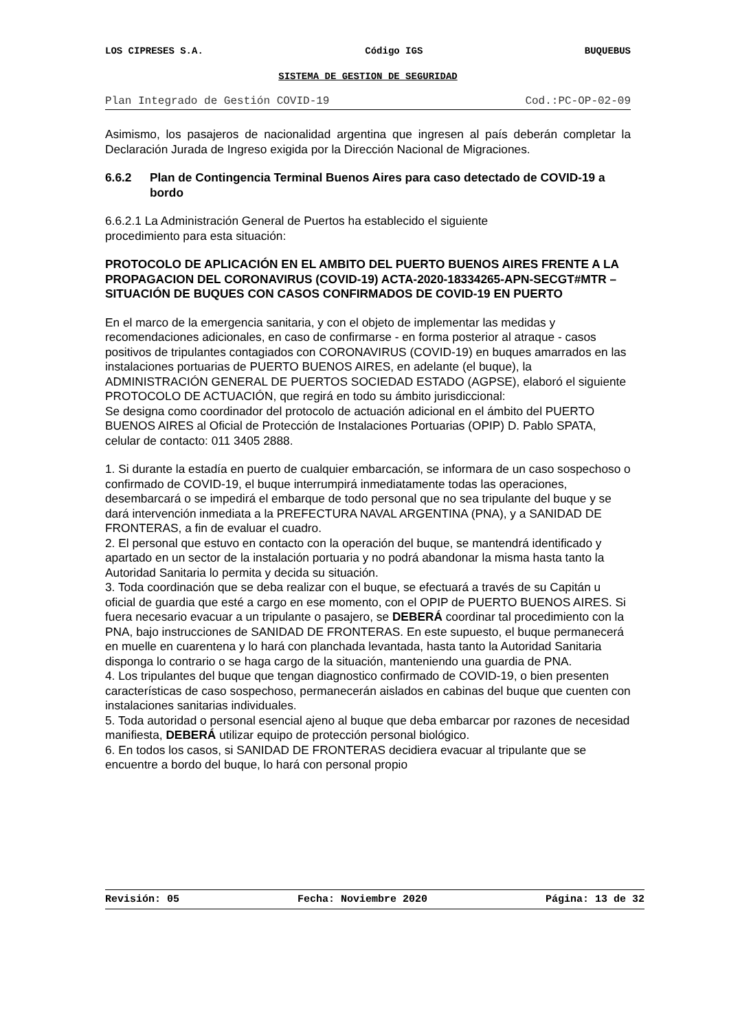LOS CIPRESES S.A. Código IGS BUQUEBUS
SISTEMA DE GESTION DE SEGURIDAD
Plan Integrado de Gestión COVID-19 Cod.:PC-OP-02-09
Asimismo, los pasajeros de nacionalidad argentina que ingresen al país deberán completar la Declaración Jurada de Ingreso exigida por la Dirección Nacional de Migraciones.
6.6.2 Plan de Contingencia Terminal Buenos Aires para caso detectado de COVID-19 a bordo
6.6.2.1 La Administración General de Puertos ha establecido el siguiente
procedimiento para esta situación:
PROTOCOLO DE APLICACIÓN EN EL AMBITO DEL PUERTO BUENOS AIRES FRENTE A LA PROPAGACION DEL CORONAVIRUS (COVID-19) ACTA-2020-18334265-APN-SECGT#MTR – SITUACIÓN DE BUQUES CON CASOS CONFIRMADOS DE COVID-19 EN PUERTO
En el marco de la emergencia sanitaria, y con el objeto de implementar las medidas y recomendaciones adicionales, en caso de confirmarse - en forma posterior al atraque - casos positivos de tripulantes contagiados con CORONAVIRUS (COVID-19) en buques amarrados en las instalaciones portuarias de PUERTO BUENOS AIRES, en adelante (el buque), la ADMINISTRACIÓN GENERAL DE PUERTOS SOCIEDAD ESTADO (AGPSE), elaboró el siguiente PROTOCOLO DE ACTUACIÓN, que regirá en todo su ámbito jurisdiccional:
Se designa como coordinador del protocolo de actuación adicional en el ámbito del PUERTO BUENOS AIRES al Oficial de Protección de Instalaciones Portuarias (OPIP) D. Pablo SPATA, celular de contacto: 011 3405 2888.
1. Si durante la estadía en puerto de cualquier embarcación, se informara de un caso sospechoso o confirmado de COVID-19, el buque interrumpirá inmediatamente todas las operaciones, desembarcará o se impedirá el embarque de todo personal que no sea tripulante del buque y se dará intervención inmediata a la PREFECTURA NAVAL ARGENTINA (PNA), y a SANIDAD DE FRONTERAS, a fin de evaluar el cuadro.
2. El personal que estuvo en contacto con la operación del buque, se mantendrá identificado y apartado en un sector de la instalación portuaria y no podrá abandonar la misma hasta tanto la Autoridad Sanitaria lo permita y decida su situación.
3. Toda coordinación que se deba realizar con el buque, se efectuará a través de su Capitán u oficial de guardia que esté a cargo en ese momento, con el OPIP de PUERTO BUENOS AIRES. Si fuera necesario evacuar a un tripulante o pasajero, se DEBERÁ coordinar tal procedimiento con la PNA, bajo instrucciones de SANIDAD DE FRONTERAS. En este supuesto, el buque permanecerá en muelle en cuarentena y lo hará con planchada levantada, hasta tanto la Autoridad Sanitaria disponga lo contrario o se haga cargo de la situación, manteniendo una guardia de PNA.
4. Los tripulantes del buque que tengan diagnostico confirmado de COVID-19, o bien presenten características de caso sospechoso, permanecerán aislados en cabinas del buque que cuenten con instalaciones sanitarias individuales.
5. Toda autoridad o personal esencial ajeno al buque que deba embarcar por razones de necesidad manifiesta, DEBERÁ utilizar equipo de protección personal biológico.
6. En todos los casos, si SANIDAD DE FRONTERAS decidiera evacuar al tripulante que se encuentre a bordo del buque, lo hará con personal propio
Revisión: 05 Fecha: Noviembre 2020 Página: 13 de 32